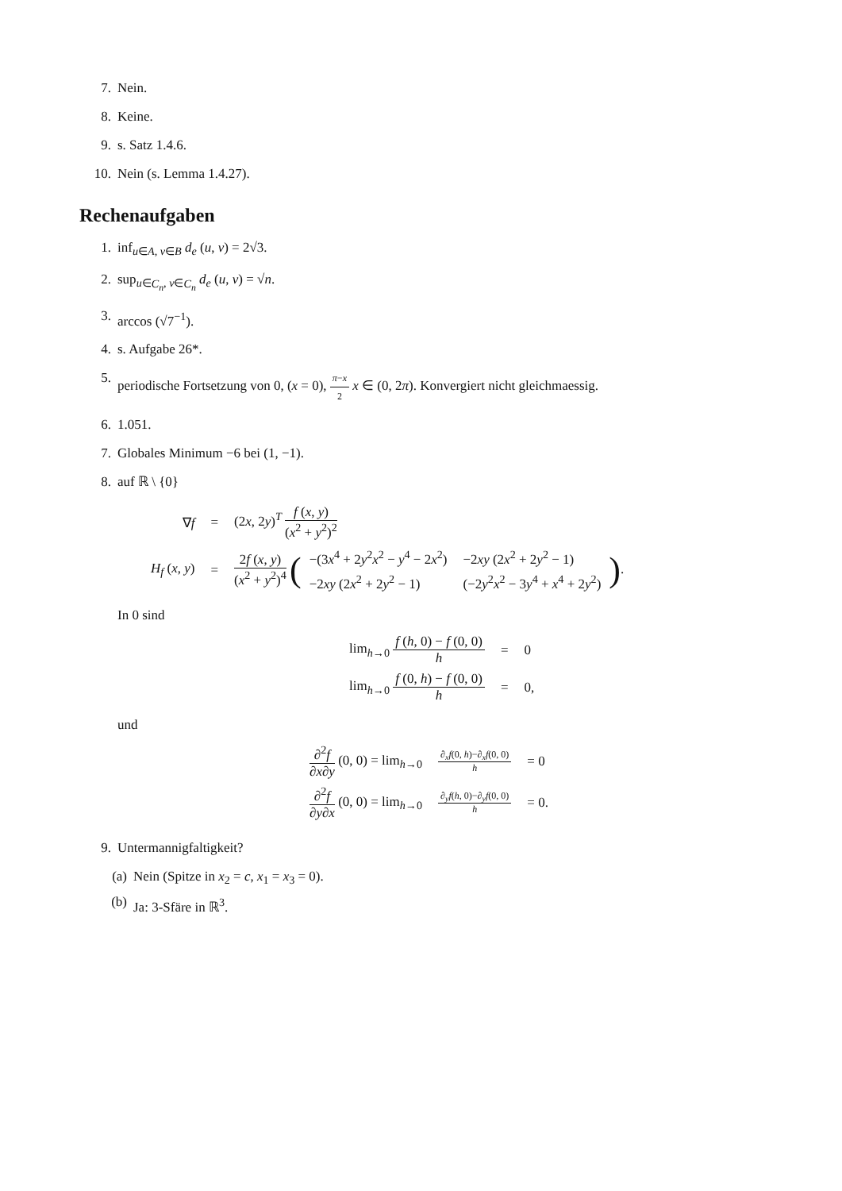7. Nein.
8. Keine.
9. s. Satz 1.4.6.
10. Nein (s. Lemma 1.4.27).
Rechenaufgaben
1. inf<sub>u∈A, v∈B</sub> d<sub>e</sub> (u, v) = 2√3.
2. sup<sub>u∈C<sub>n</sub>, v∈C<sub>n</sub></sub> d<sub>e</sub> (u, v) = √n.
3. arccos (√7<sup>−1</sup>).
4. s. Aufgabe 26*.
5. periodische Fortsetzung von 0, (x = 0), π−x 2 x ∈ (0, 2π). Konvergiert nicht gleichmaessig.
6. 1.051.
7. Globales Minimum −6 bei (1, −1).
8. auf ℝ \ {0}
| ∇ f | = | (2 x , 2 y )<sup>T</sup> f ( x , y ) ( x<sup>2</sup> + y<sup>2</sup>)<sup>2</sup> |
| H<sub>f</sub> ( x , y ) | = | 2 f ( x , y ) ( x<sup>2</sup> + y<sup>2</sup>)<sup>4</sup> ( / −(3 x<sup>4</sup> + 2 y<sup>2</sup> x<sup>2</sup> − y<sup>4</sup> − 2 x<sup>2</sup>) / −2 xy (2 x<sup>2</sup> + 2 y<sup>2</sup> − 1) / / −2 xy (2 x<sup>2</sup> + 2 y<sup>2</sup> − 1) / (−2 y<sup>2</sup> x<sup>2</sup> − 3 y<sup>4</sup> + x<sup>4</sup> + 2 y<sup>2</sup>) / ) . |
In 0 sind
| lim<sub>h→0</sub> f ( h , 0) − f (0, 0) h | = | 0 |
| lim<sub>h→0</sub> f (0, h ) − f (0, 0) h | = | 0, |
und
| ∂<sup>2</sup> f ∂ x ∂ y (0, 0) = lim<sub>h→0</sub> | ∂<sub>x</sub> f (0, h )−∂<sub>x</sub> f (0, 0) h | = 0 |
| ∂<sup>2</sup> f ∂ y ∂ x (0, 0) = lim<sub>h→0</sub> | ∂<sub>y</sub> f ( h , 0)−∂<sub>y</sub> f (0, 0) h | = 0. |
9. Untermannigfaltigkeit?
(a) Nein (Spitze in x<sub>2</sub> = c, x<sub>1</sub> = x<sub>3</sub> = 0).
(b) Ja: 3-Sfäre in ℝ<sup>3</sup>.